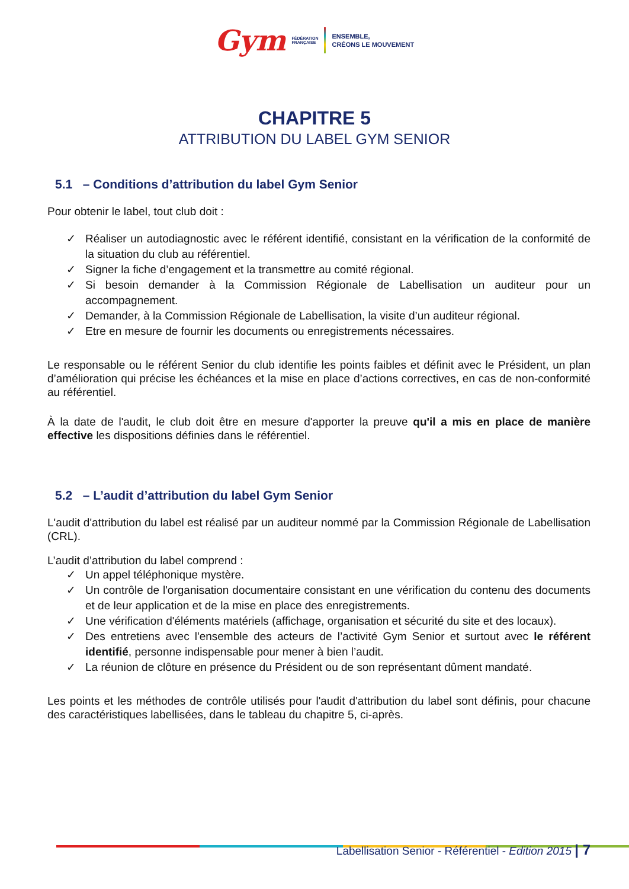Gym FÉDÉRATION
FRANÇAISE
ENSEMBLE,
CRÉONS LE MOUVEMENT
CHAPITRE 5
ATTRIBUTION DU LABEL GYM SENIOR
5.1 – Conditions d’attribution du label Gym Senior
Pour obtenir le label, tout club doit :
✓ Réaliser un autodiagnostic avec le référent identifié, consistant en la vérification de la conformité de la situation du club au référentiel.
✓ Signer la fiche d’engagement et la transmettre au comité régional.
✓ Si besoin demander à la Commission Régionale de Labellisation un auditeur pour un accompagnement.
✓ Demander, à la Commission Régionale de Labellisation, la visite d’un auditeur régional.
✓ Etre en mesure de fournir les documents ou enregistrements nécessaires.
Le responsable ou le référent Senior du club identifie les points faibles et définit avec le Président, un plan d’amélioration qui précise les échéances et la mise en place d’actions correctives, en cas de non-conformité au référentiel.
À la date de l'audit, le club doit être en mesure d'apporter la preuve qu'il a mis en place de manière effective les dispositions définies dans le référentiel.
5.2 – L’audit d’attribution du label Gym Senior
L'audit d'attribution du label est réalisé par un auditeur nommé par la Commission Régionale de Labellisation (CRL).
L’audit d’attribution du label comprend :
✓ Un appel téléphonique mystère.
✓ Un contrôle de l'organisation documentaire consistant en une vérification du contenu des documents et de leur application et de la mise en place des enregistrements.
✓ Une vérification d'éléments matériels (affichage, organisation et sécurité du site et des locaux).
✓ Des entretiens avec l'ensemble des acteurs de l’activité Gym Senior et surtout avec le référent identifié, personne indispensable pour mener à bien l’audit.
✓ La réunion de clôture en présence du Président ou de son représentant dûment mandaté.
Les points et les méthodes de contrôle utilisés pour l'audit d'attribution du label sont définis, pour chacune des caractéristiques labellisées, dans le tableau du chapitre 5, ci-après.
Labellisation Senior - Référentiel - Edition 2015 | 7